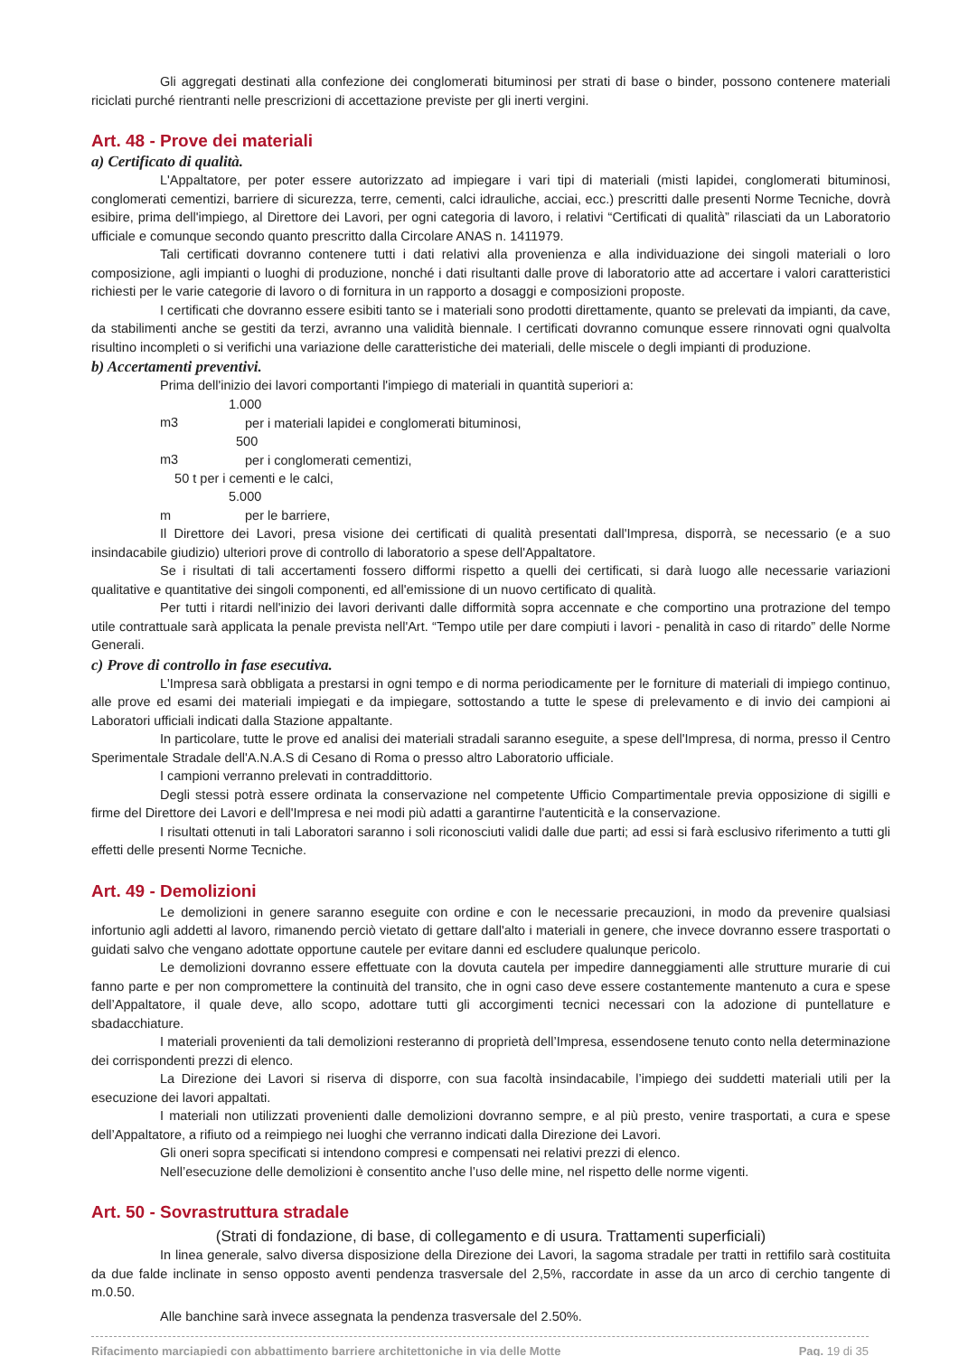Gli aggregati destinati alla confezione dei conglomerati bituminosi per strati di base o binder, possono contenere materiali riciclati purché rientranti nelle prescrizioni di accettazione previste per gli inerti vergini.
Art. 48 - Prove dei materiali
a) Certificato di qualità.
L'Appaltatore, per poter essere autorizzato ad impiegare i vari tipi di materiali (misti lapidei, conglomerati bituminosi, conglomerati cementizi, barriere di sicurezza, terre, cementi, calci idrauliche, acciai, ecc.) prescritti dalle presenti Norme Tecniche, dovrà esibire, prima dell'impiego, al Direttore dei Lavori, per ogni categoria di lavoro, i relativi “Certificati di qualità” rilasciati da un Laboratorio ufficiale e comunque secondo quanto prescritto dalla Circolare ANAS n. 1411979.
Tali certificati dovranno contenere tutti i dati relativi alla provenienza e alla individuazione dei singoli materiali o loro composizione, agli impianti o luoghi di produzione, nonché i dati risultanti dalle prove di laboratorio atte ad accertare i valori caratteristici richiesti per le varie categorie di lavoro o di fornitura in un rapporto a dosaggi e composizioni proposte.
I certificati che dovranno essere esibiti tanto se i materiali sono prodotti direttamente, quanto se prelevati da impianti, da cave, da stabilimenti anche se gestiti da terzi, avranno una validità biennale. I certificati dovranno comunque essere rinnovati ogni qualvolta risultino incompleti o si verifichi una variazione delle caratteristiche dei materiali, delle miscele o degli impianti di produzione.
b) Accertamenti preventivi.
Prima dell'inizio dei lavori comportanti l'impiego di materiali in quantità superiori a:
1.000 m3 per i materiali lapidei e conglomerati bituminosi,
500 m3 per i conglomerati cementizi,
50 t per i cementi e le calci,
5.000 m per le barriere,
Il Direttore dei Lavori, presa visione dei certificati di qualità presentati dall'Impresa, disporrà, se necessario (e a suo insindacabile giudizio) ulteriori prove di controllo di laboratorio a spese dell'Appaltatore.
Se i risultati di tali accertamenti fossero difformi rispetto a quelli dei certificati, si darà luogo alle necessarie variazioni qualitative e quantitative dei singoli componenti, ed all'emissione di un nuovo certificato di qualità.
Per tutti i ritardi nell'inizio dei lavori derivanti dalle difformità sopra accennate e che comportino una protrazione del tempo utile contrattuale sarà applicata la penale prevista nell'Art. “Tempo utile per dare compiuti i lavori - penalità in caso di ritardo” delle Norme Generali.
c) Prove di controllo in fase esecutiva.
L'Impresa sarà obbligata a prestarsi in ogni tempo e di norma periodicamente per le forniture di materiali di impiego continuo, alle prove ed esami dei materiali impiegati e da impiegare, sottostando a tutte le spese di prelevamento e di invio dei campioni ai Laboratori ufficiali indicati dalla Stazione appaltante.
In particolare, tutte le prove ed analisi dei materiali stradali saranno eseguite, a spese dell'Impresa, di norma, presso il Centro Sperimentale Stradale dell'A.N.A.S di Cesano di Roma o presso altro Laboratorio ufficiale.
I campioni verranno prelevati in contraddittorio.
Degli stessi potrà essere ordinata la conservazione nel competente Ufficio Compartimentale previa opposizione di sigilli e firme del Direttore dei Lavori e dell'Impresa e nei modi più adatti a garantirne l'autenticità e la conservazione.
I risultati ottenuti in tali Laboratori saranno i soli riconosciuti validi dalle due parti; ad essi si farà esclusivo riferimento a tutti gli effetti delle presenti Norme Tecniche.
Art. 49 - Demolizioni
Le demolizioni in genere saranno eseguite con ordine e con le necessarie precauzioni, in modo da prevenire qualsiasi infortunio agli addetti al lavoro, rimanendo perciò vietato di gettare dall'alto i materiali in genere, che invece dovranno essere trasportati o guidati salvo che vengano adottate opportune cautele per evitare danni ed escludere qualunque pericolo.
Le demolizioni dovranno essere effettuate con la dovuta cautela per impedire danneggiamenti alle strutture murarie di cui fanno parte e per non compromettere la continuità del transito, che in ogni caso deve essere costantemente mantenuto a cura e spese dell’Appaltatore, il quale deve, allo scopo, adottare tutti gli accorgimenti tecnici necessari con la adozione di puntellature e sbadacchiature.
I materiali provenienti da tali demolizioni resteranno di proprietà dell’Impresa, essendosene tenuto conto nella determinazione dei corrispondenti prezzi di elenco.
La Direzione dei Lavori si riserva di disporre, con sua facoltà insindacabile, l’impiego dei suddetti materiali utili per la esecuzione dei lavori appaltati.
I materiali non utilizzati provenienti dalle demolizioni dovranno sempre, e al più presto, venire trasportati, a cura e spese dell’Appaltatore, a rifiuto od a reimpiego nei luoghi che verranno indicati dalla Direzione dei Lavori.
Gli oneri sopra specificati si intendono compresi e compensati nei relativi prezzi di elenco.
Nell’esecuzione delle demolizioni è consentito anche l’uso delle mine, nel rispetto delle norme vigenti.
Art. 50 - Sovrastruttura stradale
(Strati di fondazione, di base, di collegamento e di usura. Trattamenti superficiali)
In linea generale, salvo diversa disposizione della Direzione dei Lavori, la sagoma stradale per tratti in rettifilo sarà costituita da due falde inclinate in senso opposto aventi pendenza trasversale del 2,5%, raccordate in asse da un arco di cerchio tangente di m.0.50.
Alle banchine sarà invece assegnata la pendenza trasversale del 2.50%.
Rifacimento marciapiedi con abbattimento barriere architettoniche in via delle Motte Pag. 19 di 35